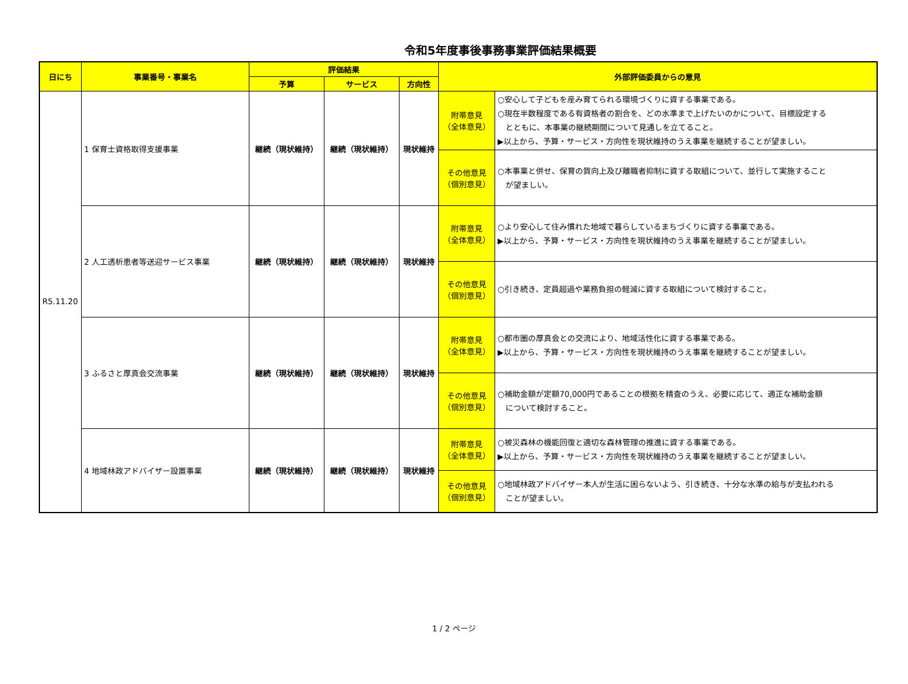令和5年度事後事務事業評価結果概要
| 日にち | 事業番号・事業名 | 評価結果 | | | 外部評価委員からの意見 | |
| --- | --- | --- | --- | --- | --- | --- |
| | | 予算 | サービス | 方向性 | | |
| R5.11.20 | 1 保育士資格取得支援事業 | 継続（現状維持） | 継続（現状維持） | 現状維持 | 附帯意見 （全体意見） | ○安心して子どもを産み育てられる環境づくりに資する事業である。 ○現在半数程度である有資格者の割合を、どの水準まで上げたいのかについて、目標設定する とともに、本事業の継続期間について見通しを立てること。 ▶以上から、予算・サービス・方向性を現状維持のうえ事業を継続することが望ましい。 |
| | | | | | その他意見 （個別意見） | ○本事業と併せ、保育の質向上及び離職者抑制に資する取組について、並行して実施すること が望ましい。 |
| | 2 人工透析患者等送迎サービス事業 | 継続（現状維持） | 継続（現状維持） | 現状維持 | 附帯意見 （全体意見） | ○より安心して住み慣れた地域で暮らしているまちづくりに資する事業である。 ▶以上から、予算・サービス・方向性を現状維持のうえ事業を継続することが望ましい。 |
| | | | | | その他意見 （個別意見） | ○引き続き、定員超過や業務負担の軽減に資する取組について検討すること。 |
| | 3 ふるさと厚真会交流事業 | 継続（現状維持） | 継続（現状維持） | 現状維持 | 附帯意見 （全体意見） | ○都市圏の厚真会との交流により、地域活性化に資する事業である。 ▶以上から、予算・サービス・方向性を現状維持のうえ事業を継続することが望ましい。 |
| | | | | | その他意見 （個別意見） | ○補助金額が定額70,000円であることの根拠を精査のうえ、必要に応じて、適正な補助金額 について検討すること。 |
| | 4 地域林政アドバイザー設置事業 | 継続（現状維持） | 継続（現状維持） | 現状維持 | 附帯意見 （全体意見） | ○被災森林の機能回復と適切な森林管理の推進に資する事業である。 ▶以上から、予算・サービス・方向性を現状維持のうえ事業を継続することが望ましい。 |
| | | | | | その他意見 （個別意見） | ○地域林政アドバイザー本人が生活に困らないよう、引き続き、十分な水準の給与が支払われる ことが望ましい。 |
1 / 2 ページ